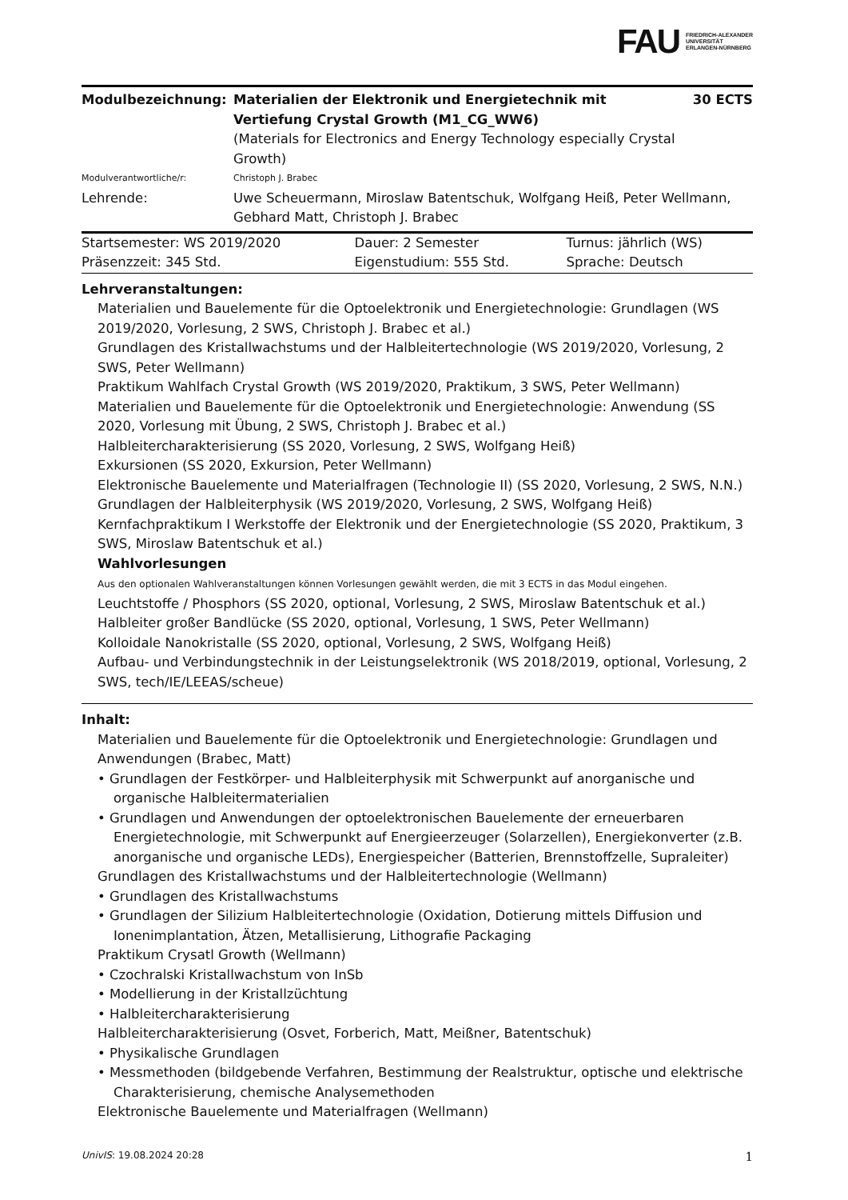FAU FRIEDRICH-ALEXANDER
UNIVERSITÄT
ERLANGEN-NÜRNBERG
| Modulbezeichnung: | Materialien der Elektronik und Energietechnik mit Vertiefung Crystal Growth (M1_CG_WW6) (Materials for Electronics and Energy Technology especially Crystal Growth) | 30 ECTS |
| Modulverantwortliche/r: | Christoph J. Brabec | |
| Lehrende: | Uwe Scheuermann, Miroslaw Batentschuk, Wolfgang Heiß, Peter Wellmann, Gebhard Matt, Christoph J. Brabec | |
| Startsemester: WS 2019/2020 | Dauer: 2 Semester | Turnus: jährlich (WS) |
| Präsenzzeit: 345 Std. | Eigenstudium: 555 Std. | Sprache: Deutsch |
Lehrveranstaltungen:
Materialien und Bauelemente für die Optoelektronik und Energietechnologie: Grundlagen (WS 2019/2020, Vorlesung, 2 SWS, Christoph J. Brabec et al.)
Grundlagen des Kristallwachstums und der Halbleitertechnologie (WS 2019/2020, Vorlesung, 2 SWS, Peter Wellmann)
Praktikum Wahlfach Crystal Growth (WS 2019/2020, Praktikum, 3 SWS, Peter Wellmann)
Materialien und Bauelemente für die Optoelektronik und Energietechnologie: Anwendung (SS 2020, Vorlesung mit Übung, 2 SWS, Christoph J. Brabec et al.)
Halbleitercharakterisierung (SS 2020, Vorlesung, 2 SWS, Wolfgang Heiß)
Exkursionen (SS 2020, Exkursion, Peter Wellmann)
Elektronische Bauelemente und Materialfragen (Technologie II) (SS 2020, Vorlesung, 2 SWS, N.N.)
Grundlagen der Halbleiterphysik (WS 2019/2020, Vorlesung, 2 SWS, Wolfgang Heiß)
Kernfachpraktikum I Werkstoffe der Elektronik und der Energietechnologie (SS 2020, Praktikum, 3 SWS, Miroslaw Batentschuk et al.)
Wahlvorlesungen
Aus den optionalen Wahlveranstaltungen können Vorlesungen gewählt werden, die mit 3 ECTS in das Modul eingehen.
Leuchtstoffe / Phosphors (SS 2020, optional, Vorlesung, 2 SWS, Miroslaw Batentschuk et al.)
Halbleiter großer Bandlücke (SS 2020, optional, Vorlesung, 1 SWS, Peter Wellmann)
Kolloidale Nanokristalle (SS 2020, optional, Vorlesung, 2 SWS, Wolfgang Heiß)
Aufbau- und Verbindungstechnik in der Leistungselektronik (WS 2018/2019, optional, Vorlesung, 2 SWS, tech/IE/LEEAS/scheue)
Inhalt:
Materialien und Bauelemente für die Optoelektronik und Energietechnologie: Grundlagen und Anwendungen (Brabec, Matt)
• Grundlagen der Festkörper- und Halbleiterphysik mit Schwerpunkt auf anorganische und organische Halbleitermaterialien
• Grundlagen und Anwendungen der optoelektronischen Bauelemente der erneuerbaren Energietechnologie, mit Schwerpunkt auf Energieerzeuger (Solarzellen), Energiekonverter (z.B. anorganische und organische LEDs), Energiespeicher (Batterien, Brennstoffzelle, Supraleiter)
Grundlagen des Kristallwachstums und der Halbleitertechnologie (Wellmann)
• Grundlagen des Kristallwachstums
• Grundlagen der Silizium Halbleitertechnologie (Oxidation, Dotierung mittels Diffusion und Ionenimplantation, Ätzen, Metallisierung, Lithografie Packaging
Praktikum Crysatl Growth (Wellmann)
• Czochralski Kristallwachstum von InSb
• Modellierung in der Kristallzüchtung
• Halbleitercharakterisierung
Halbleitercharakterisierung (Osvet, Forberich, Matt, Meißner, Batentschuk)
• Physikalische Grundlagen
• Messmethoden (bildgebende Verfahren, Bestimmung der Realstruktur, optische und elektrische Charakterisierung, chemische Analysemethoden
Elektronische Bauelemente und Materialfragen (Wellmann)
UnivIS: 19.08.2024 20:28 1